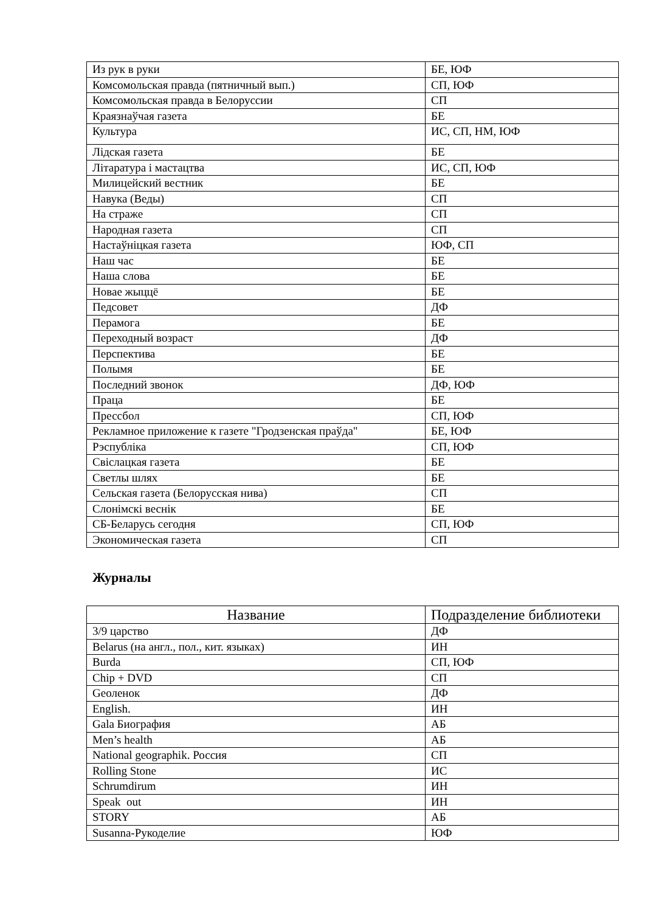| Из рук в руки | БЕ, ЮФ |
| Комсомольская правда (пятничный вып.) | СП, ЮФ |
| Комсомольская правда в Белоруссии | СП |
| Краязнаўчая газета | БЕ |
| Культура | ИС, СП, НМ, ЮФ |
| Лідская газета | БЕ |
| Літаратура і мастацтва | ИС, СП, ЮФ |
| Милицейский вестник | БЕ |
| Навука (Веды) | СП |
| На страже | СП |
| Народная газета | СП |
| Настаўніцкая газета | ЮФ, СП |
| Наш час | БЕ |
| Наша слова | БЕ |
| Новае жыццё | БЕ |
| Педсовет | ДФ |
| Перамога | БЕ |
| Переходный возраст | ДФ |
| Перспектива | БЕ |
| Полымя | БЕ |
| Последний звонок | ДФ, ЮФ |
| Праца | БЕ |
| Прессбол | СП, ЮФ |
| Рекламное приложение к газете "Гродзенская праўда" | БЕ, ЮФ |
| Рэспубліка | СП, ЮФ |
| Свіслацкая газета | БЕ |
| Светлы шлях | БЕ |
| Сельская газета (Белорусская нива) | СП |
| Слонімскі веснік | БЕ |
| СБ-Беларусь сегодня | СП, ЮФ |
| Экономическая газета | СП |
Журналы
| Название | Подразделение библиотеки |
| --- | --- |
| 3/9 царство | ДФ |
| Belarus (на англ., пол., кит. языках) | ИН |
| Burda | СП, ЮФ |
| Chip + DVD | СП |
| Geоленок | ДФ |
| English. | ИН |
| Gala Биография | АБ |
| Men’s health | АБ |
| National geographik. Россия | СП |
| Rolling Stone | ИС |
| Schrumdirum | ИН |
| Speak out | ИН |
| STORY | АБ |
| Susanna-Рукоделие | ЮФ |